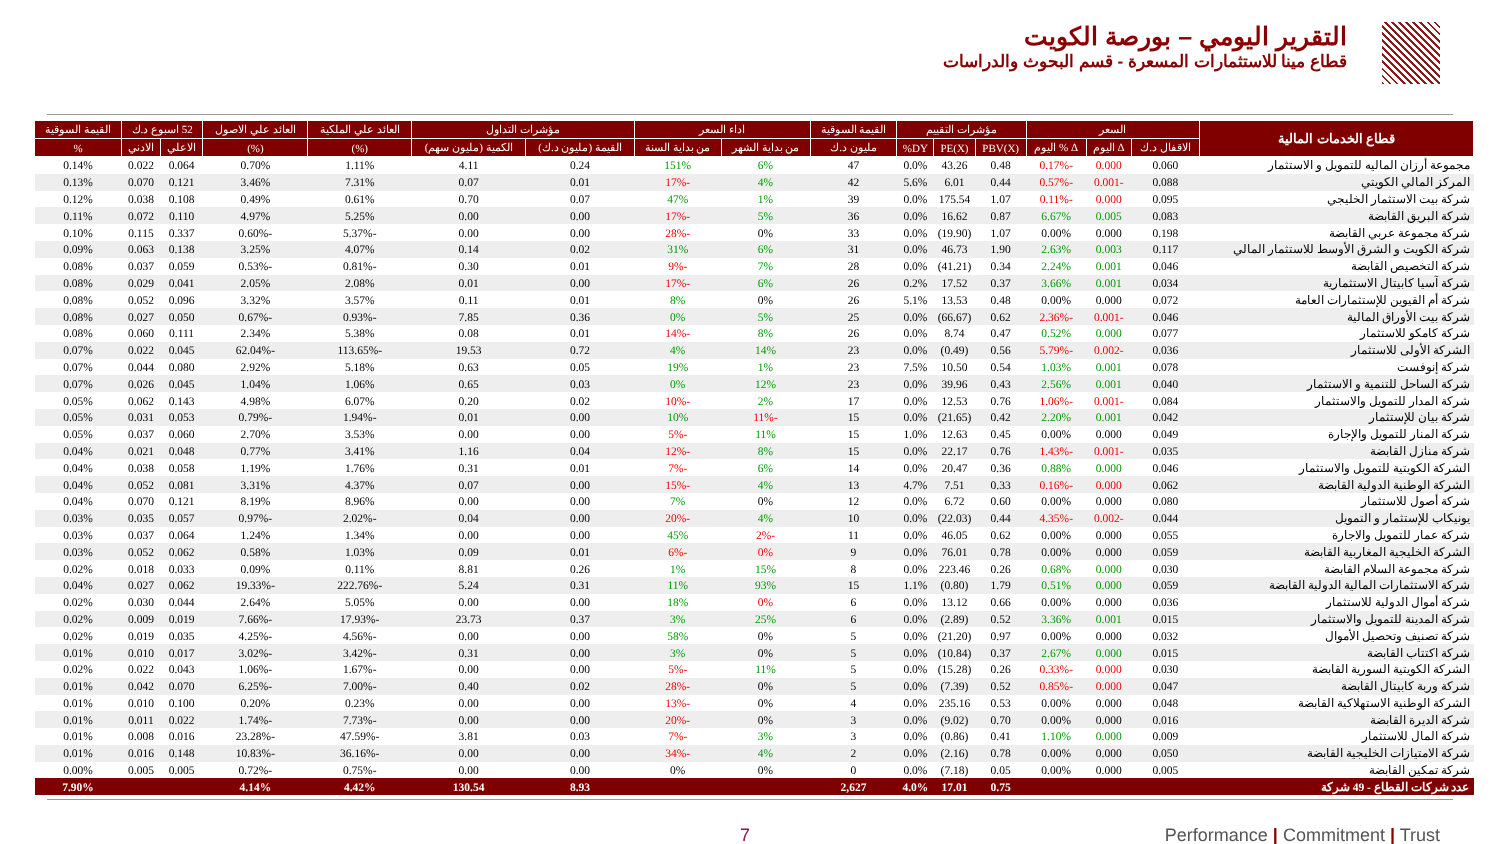التقرير اليومي – بورصة الكويت
قطاع مينا للاستثمارات المسعرة - قسم البحوث والدراسات
| قطاع الخدمات المالية | السعر | | | مؤشرات التقييم | | | القيمة السوقية | اداء السعر | | مؤشرات التداول | | العائد علي الملكية | العائد علي الاصول | 52 اسبوع د.ك | | القيمة السوقية |
| --- | --- | --- | --- | --- | --- | --- | --- | --- | --- | --- | --- | --- | --- | --- | --- | --- |
| | الاقفال د.ك | Δ اليوم | Δ % اليوم | PBV(X) | PE(X) | DY% | مليون د.ك | من بداية الشهر | من بداية السنة | القيمة (مليون د.ك) | الكمية (مليون سهم) | (%) | (%) | الاعلي | الادني | % |
| مجموعة أرزان الماليه للتمويل و الاستثمار | 0.060 | 0.000 | -0.17% | 0.48 | 43.26 | 0.0% | 47 | 6% | 151% | 0.24 | 4.11 | 1.11% | 0.70% | 0.064 | 0.022 | 0.14% |
| المركز المالي الكويتي | 0.088 | -0.001 | -0.57% | 0.44 | 6.01 | 5.6% | 42 | 4% | -17% | 0.01 | 0.07 | 7.31% | 3.46% | 0.121 | 0.070 | 0.13% |
| شركة بيت الاستثمار الخليجي | 0.095 | 0.000 | -0.11% | 1.07 | 175.54 | 0.0% | 39 | 1% | 47% | 0.07 | 0.70 | 0.61% | 0.49% | 0.108 | 0.038 | 0.12% |
| شركة البريق القابضة | 0.083 | 0.005 | 6.67% | 0.87 | 16.62 | 0.0% | 36 | 5% | -17% | 0.00 | 0.00 | 5.25% | 4.97% | 0.110 | 0.072 | 0.11% |
| شركة مجموعة عربي القابضة | 0.198 | 0.000 | 0.00% | 1.07 | (19.90) | 0.0% | 33 | 0% | -28% | 0.00 | 0.00 | -5.37% | -0.60% | 0.337 | 0.115 | 0.10% |
| شركة الكويت و الشرق الأوسط للاستثمار المالي | 0.117 | 0.003 | 2.63% | 1.90 | 46.73 | 0.0% | 31 | 6% | 31% | 0.02 | 0.14 | 4.07% | 3.25% | 0.138 | 0.063 | 0.09% |
| شركة التخصيص القابضة | 0.046 | 0.001 | 2.24% | 0.34 | (41.21) | 0.0% | 28 | 7% | -9% | 0.01 | 0.30 | -0.81% | -0.53% | 0.059 | 0.037 | 0.08% |
| شركة آسيا كابيتال الاستثمارية | 0.034 | 0.001 | 3.66% | 0.37 | 17.52 | 0.2% | 26 | 6% | -17% | 0.00 | 0.01 | 2.08% | 2.05% | 0.041 | 0.029 | 0.08% |
| شركة أم القيوين للإستثمارات العامة | 0.072 | 0.000 | 0.00% | 0.48 | 13.53 | 5.1% | 26 | 0% | 8% | 0.01 | 0.11 | 3.57% | 3.32% | 0.096 | 0.052 | 0.08% |
| شركة بيت الأوراق المالية | 0.046 | -0.001 | -2.36% | 0.62 | (66.67) | 0.0% | 25 | 5% | 0% | 0.36 | 7.85 | -0.93% | -0.67% | 0.050 | 0.027 | 0.08% |
| شركة كامكو للاستثمار | 0.077 | 0.000 | 0.52% | 0.47 | 8.74 | 0.0% | 26 | 8% | -14% | 0.01 | 0.08 | 5.38% | 2.34% | 0.111 | 0.060 | 0.08% |
| الشركة الأولى للاستثمار | 0.036 | -0.002 | -5.79% | 0.56 | (0.49) | 0.0% | 23 | 14% | 4% | 0.72 | 19.53 | -113.65% | -62.04% | 0.045 | 0.022 | 0.07% |
| شركة إنوفست | 0.078 | 0.001 | 1.03% | 0.54 | 10.50 | 7.5% | 23 | 1% | 19% | 0.05 | 0.63 | 5.18% | 2.92% | 0.080 | 0.044 | 0.07% |
| شركة الساحل للتنمية و الاستثمار | 0.040 | 0.001 | 2.56% | 0.43 | 39.96 | 0.0% | 23 | 12% | 0% | 0.03 | 0.65 | 1.06% | 1.04% | 0.045 | 0.026 | 0.07% |
| شركة المدار للتمويل والاستثمار | 0.084 | -0.001 | -1.06% | 0.76 | 12.53 | 0.0% | 17 | 2% | -10% | 0.02 | 0.20 | 6.07% | 4.98% | 0.143 | 0.062 | 0.05% |
| شركة بيان للإستثمار | 0.042 | 0.001 | 2.20% | 0.42 | (21.65) | 0.0% | 15 | -11% | 10% | 0.00 | 0.01 | -1.94% | -0.79% | 0.053 | 0.031 | 0.05% |
| شركة المنار للتمويل والإجارة | 0.049 | 0.000 | 0.00% | 0.45 | 12.63 | 1.0% | 15 | 11% | -5% | 0.00 | 0.00 | 3.53% | 2.70% | 0.060 | 0.037 | 0.05% |
| شركة منازل القابضة | 0.035 | -0.001 | -1.43% | 0.76 | 22.17 | 0.0% | 15 | 8% | -12% | 0.04 | 1.16 | 3.41% | 0.77% | 0.048 | 0.021 | 0.04% |
| الشركة الكويتية للتمويل والاستثمار | 0.046 | 0.000 | 0.88% | 0.36 | 20.47 | 0.0% | 14 | 6% | -7% | 0.01 | 0.31 | 1.76% | 1.19% | 0.058 | 0.038 | 0.04% |
| الشركة الوطنية الدولية القابضة | 0.062 | 0.000 | -0.16% | 0.33 | 7.51 | 4.7% | 13 | 4% | -15% | 0.00 | 0.07 | 4.37% | 3.31% | 0.081 | 0.052 | 0.04% |
| شركة أصول للاستثمار | 0.080 | 0.000 | 0.00% | 0.60 | 6.72 | 0.0% | 12 | 0% | 7% | 0.00 | 0.00 | 8.96% | 8.19% | 0.121 | 0.070 | 0.04% |
| يونيكاب للإستثمار و التمويل | 0.044 | -0.002 | -4.35% | 0.44 | (22.03) | 0.0% | 10 | 4% | -20% | 0.00 | 0.04 | -2.02% | -0.97% | 0.057 | 0.035 | 0.03% |
| شركة عمار للتمويل والاجارة | 0.055 | 0.000 | 0.00% | 0.62 | 46.05 | 0.0% | 11 | -2% | 45% | 0.00 | 0.00 | 1.34% | 1.24% | 0.064 | 0.037 | 0.03% |
| الشركة الخليجية المغاربية القابضة | 0.059 | 0.000 | 0.00% | 0.78 | 76.01 | 0.0% | 9 | 0% | -6% | 0.01 | 0.09 | 1.03% | 0.58% | 0.062 | 0.052 | 0.03% |
| شركة مجموعة السلام القابضة | 0.030 | 0.000 | 0.68% | 0.26 | 223.46 | 0.0% | 8 | 15% | 1% | 0.26 | 8.81 | 0.11% | 0.09% | 0.033 | 0.018 | 0.02% |
| شركة الاستثمارات المالية الدولية القابضة | 0.059 | 0.000 | 0.51% | 1.79 | (0.80) | 1.1% | 15 | 93% | 11% | 0.31 | 5.24 | -222.76% | -19.33% | 0.062 | 0.027 | 0.04% |
| شركة أموال الدولية للاستثمار | 0.036 | 0.000 | 0.00% | 0.66 | 13.12 | 0.0% | 6 | 0% | 18% | 0.00 | 0.00 | 5.05% | 2.64% | 0.044 | 0.030 | 0.02% |
| شركة المدينة للتمويل والاستثمار | 0.015 | 0.001 | 3.36% | 0.52 | (2.89) | 0.0% | 6 | 25% | 3% | 0.37 | 23.73 | -17.93% | -7.66% | 0.019 | 0.009 | 0.02% |
| شركة تصنيف وتحصيل الأموال | 0.032 | 0.000 | 0.00% | 0.97 | (21.20) | 0.0% | 5 | 0% | 58% | 0.00 | 0.00 | -4.56% | -4.25% | 0.035 | 0.019 | 0.02% |
| شركة اكتتاب القابضة | 0.015 | 0.000 | 2.67% | 0.37 | (10.84) | 0.0% | 5 | 0% | 3% | 0.00 | 0.31 | -3.42% | -3.02% | 0.017 | 0.010 | 0.01% |
| الشركة الكويتية السورية القابضة | 0.030 | 0.000 | -0.33% | 0.26 | (15.28) | 0.0% | 5 | 11% | -5% | 0.00 | 0.00 | -1.67% | -1.06% | 0.043 | 0.022 | 0.02% |
| شركة وربة كابيتال القابضة | 0.047 | 0.000 | -0.85% | 0.52 | (7.39) | 0.0% | 5 | 0% | -28% | 0.02 | 0.40 | -7.00% | -6.25% | 0.070 | 0.042 | 0.01% |
| الشركة الوطنية الاستهلاكية القابضة | 0.048 | 0.000 | 0.00% | 0.53 | 235.16 | 0.0% | 4 | 0% | -13% | 0.00 | 0.00 | 0.23% | 0.20% | 0.100 | 0.010 | 0.01% |
| شركة الديرة القابضة | 0.016 | 0.000 | 0.00% | 0.70 | (9.02) | 0.0% | 3 | 0% | -20% | 0.00 | 0.00 | -7.73% | -1.74% | 0.022 | 0.011 | 0.01% |
| شركة المال للاستثمار | 0.009 | 0.000 | 1.10% | 0.41 | (0.86) | 0.0% | 3 | 3% | -7% | 0.03 | 3.81 | -47.59% | -23.28% | 0.016 | 0.008 | 0.01% |
| شركة الامتيازات الخليجية القابضة | 0.050 | 0.000 | 0.00% | 0.78 | (2.16) | 0.0% | 2 | 4% | -34% | 0.00 | 0.00 | -36.16% | -10.83% | 0.148 | 0.016 | 0.01% |
| شركة تمكين القابضة | 0.005 | 0.000 | 0.00% | 0.05 | (7.18) | 0.0% | 0 | 0% | 0% | 0.00 | 0.00 | -0.75% | -0.72% | 0.005 | 0.005 | 0.00% |
| عدد شركات القطاع - 49 شركة | | | | 0.75 | 17.01 | 4.0% | 2,627 | | | 8.93 | 130.54 | 4.42% | 4.14% | | | 7.90% |
7 Performance | Commitment | Trust